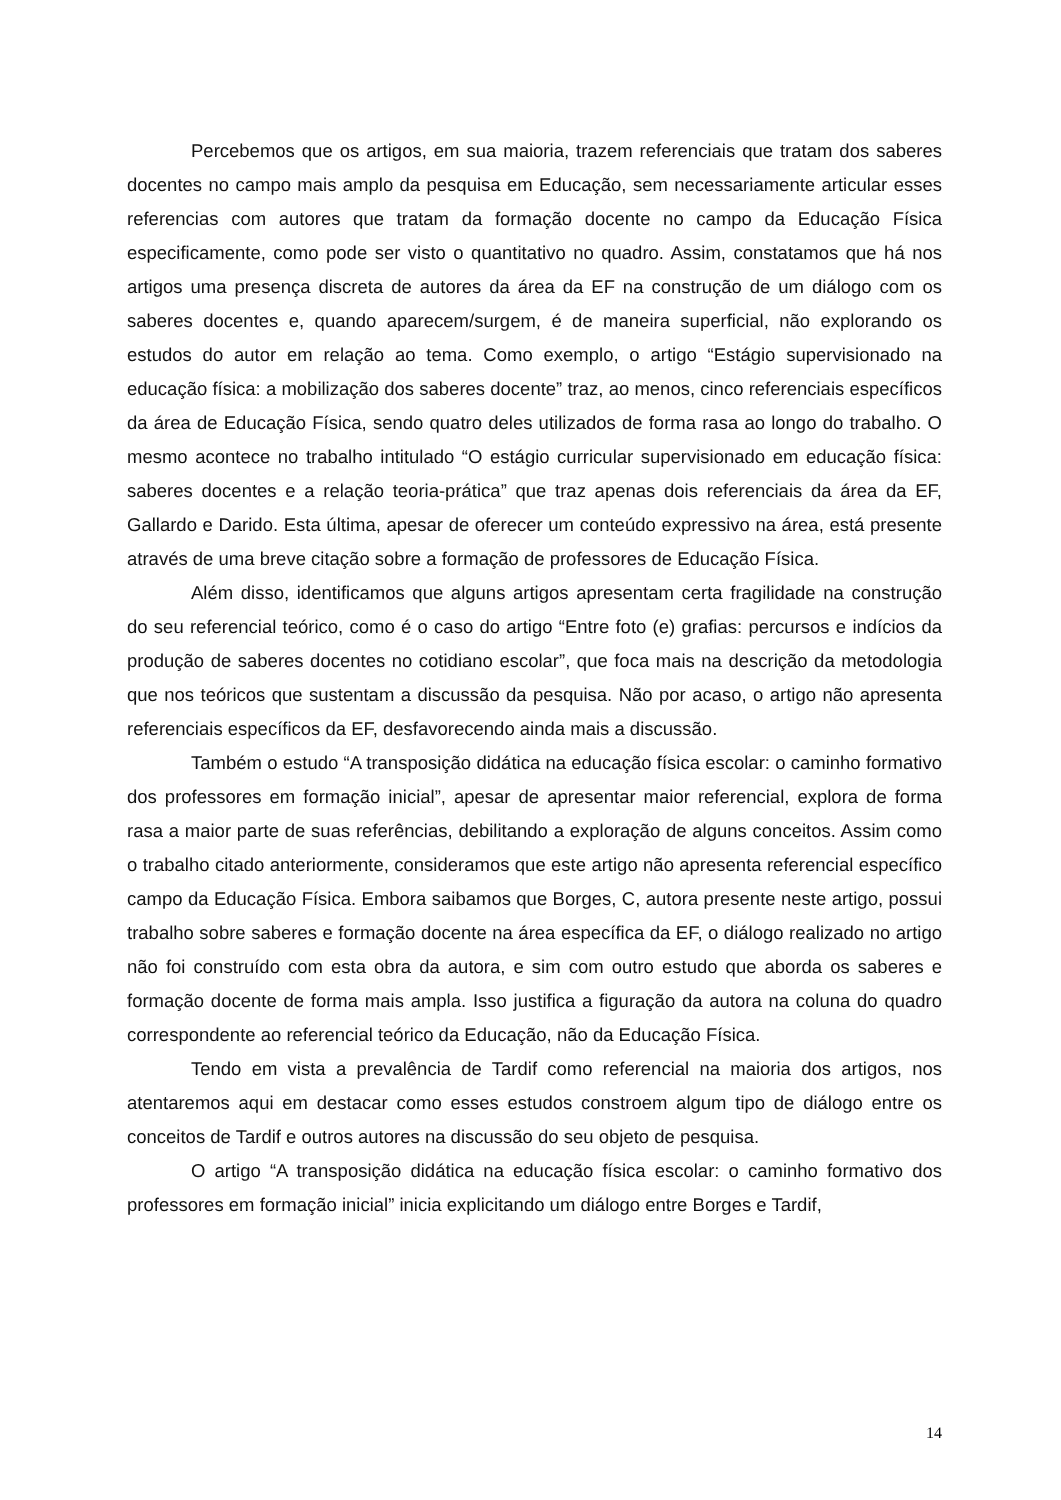Percebemos que os artigos, em sua maioria, trazem referenciais que tratam dos saberes docentes no campo mais amplo da pesquisa em Educação, sem necessariamente articular esses referencias com autores que tratam da formação docente no campo da Educação Física especificamente, como pode ser visto o quantitativo no quadro. Assim, constatamos que há nos artigos uma presença discreta de autores da área da EF na construção de um diálogo com os saberes docentes e, quando aparecem/surgem, é de maneira superficial, não explorando os estudos do autor em relação ao tema. Como exemplo, o artigo “Estágio supervisionado na educação física: a mobilização dos saberes docente” traz, ao menos, cinco referenciais específicos da área de Educação Física, sendo quatro deles utilizados de forma rasa ao longo do trabalho. O mesmo acontece no trabalho intitulado “O estágio curricular supervisionado em educação física: saberes docentes e a relação teoria-prática” que traz apenas dois referenciais da área da EF, Gallardo e Darido. Esta última, apesar de oferecer um conteúdo expressivo na área, está presente através de uma breve citação sobre a formação de professores de Educação Física.
Além disso, identificamos que alguns artigos apresentam certa fragilidade na construção do seu referencial teórico, como é o caso do artigo “Entre foto (e) grafias: percursos e indícios da produção de saberes docentes no cotidiano escolar”, que foca mais na descrição da metodologia que nos teóricos que sustentam a discussão da pesquisa. Não por acaso, o artigo não apresenta referenciais específicos da EF, desfavorecendo ainda mais a discussão.
Também o estudo “A transposição didática na educação física escolar: o caminho formativo dos professores em formação inicial”, apesar de apresentar maior referencial, explora de forma rasa a maior parte de suas referências, debilitando a exploração de alguns conceitos. Assim como o trabalho citado anteriormente, consideramos que este artigo não apresenta referencial específico campo da Educação Física. Embora saibamos que Borges, C, autora presente neste artigo, possui trabalho sobre saberes e formação docente na área específica da EF, o diálogo realizado no artigo não foi construído com esta obra da autora, e sim com outro estudo que aborda os saberes e formação docente de forma mais ampla. Isso justifica a figuração da autora na coluna do quadro correspondente ao referencial teórico da Educação, não da Educação Física.
Tendo em vista a prevalência de Tardif como referencial na maioria dos artigos, nos atentaremos aqui em destacar como esses estudos constroem algum tipo de diálogo entre os conceitos de Tardif e outros autores na discussão do seu objeto de pesquisa.
O artigo “A transposição didática na educação física escolar: o caminho formativo dos professores em formação inicial” inicia explicitando um diálogo entre Borges e Tardif,
14